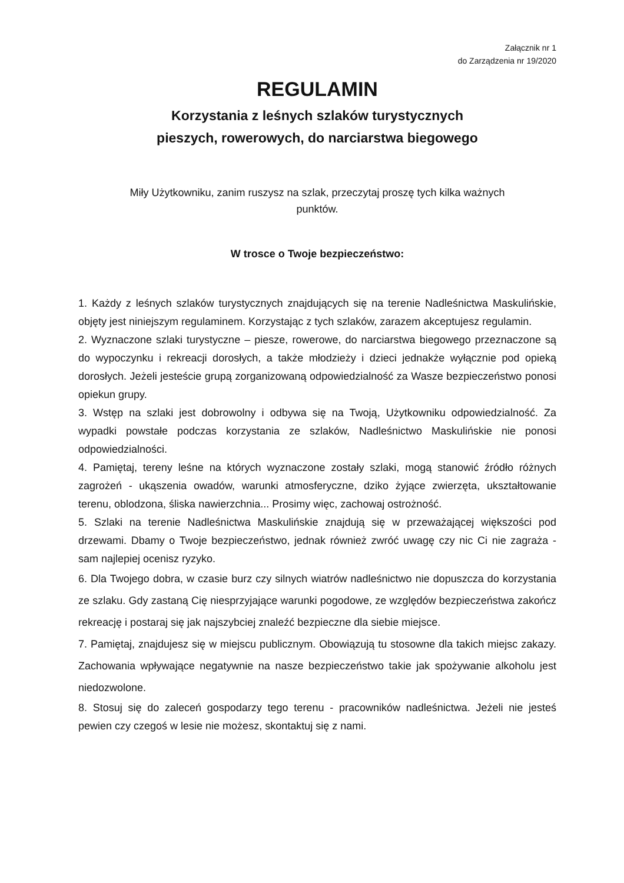Załącznik nr 1
do Zarządzenia nr 19/2020
REGULAMIN
Korzystania z leśnych szlaków turystycznych
pieszych, rowerowych, do narciarstwa biegowego
Miły Użytkowniku, zanim ruszysz na szlak, przeczytaj proszę tych kilka ważnych
punktów.
W trosce o Twoje bezpieczeństwo:
1. Każdy z leśnych szlaków turystycznych znajdujących się na terenie Nadleśnictwa Maskulińskie, objęty jest niniejszym regulaminem. Korzystając z tych szlaków, zarazem akceptujesz regulamin.
2. Wyznaczone szlaki turystyczne – piesze, rowerowe, do narciarstwa biegowego przeznaczone są do wypoczynku i rekreacji dorosłych, a także młodzieży i dzieci jednakże wyłącznie pod opieką dorosłych. Jeżeli jesteście grupą zorganizowaną odpowiedzialność za Wasze bezpieczeństwo ponosi opiekun grupy.
3. Wstęp na szlaki jest dobrowolny i odbywa się na Twoją, Użytkowniku odpowiedzialność. Za wypadki powstałe podczas korzystania ze szlaków, Nadleśnictwo Maskulińskie nie ponosi odpowiedzialności.
4. Pamiętaj, tereny leśne na których wyznaczone zostały szlaki, mogą stanowić źródło różnych zagrożeń - ukąszenia owadów, warunki atmosferyczne, dziko żyjące zwierzęta, ukształtowanie terenu, oblodzona, śliska nawierzchnia... Prosimy więc, zachowaj ostrożność.
5. Szlaki na terenie Nadleśnictwa Maskulińskie znajdują się w przeważającej większości pod drzewami. Dbamy o Twoje bezpieczeństwo, jednak również zwróć uwagę czy nic Ci nie zagraża - sam najlepiej ocenisz ryzyko.
6. Dla Twojego dobra, w czasie burz czy silnych wiatrów nadleśnictwo nie dopuszcza do korzystania ze szlaku. Gdy zastaną Cię niesprzyjające warunki pogodowe, ze względów bezpieczeństwa zakończ rekreację i postaraj się jak najszybciej znaleźć bezpieczne dla siebie miejsce.
7. Pamiętaj, znajdujesz się w miejscu publicznym. Obowiązują tu stosowne dla takich miejsc zakazy. Zachowania wpływające negatywnie na nasze bezpieczeństwo takie jak spożywanie alkoholu jest niedozwolone.
8. Stosuj się do zaleceń gospodarzy tego terenu - pracowników nadleśnictwa. Jeżeli nie jesteś pewien czy czegoś w lesie nie możesz, skontaktuj się z nami.